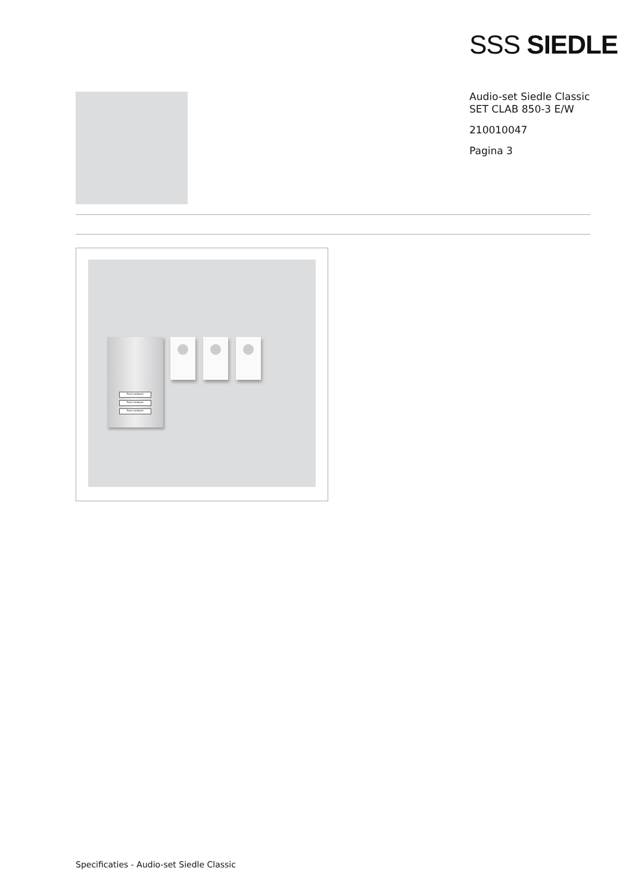SSS SIEDLE
Audio-set Siedle Classic
SET CLAB 850-3 E/W
210010047
Pagina 3
Paul Landauer
Paul Landauer
Paul Landauer
Specificaties - Audio-set Siedle Classic